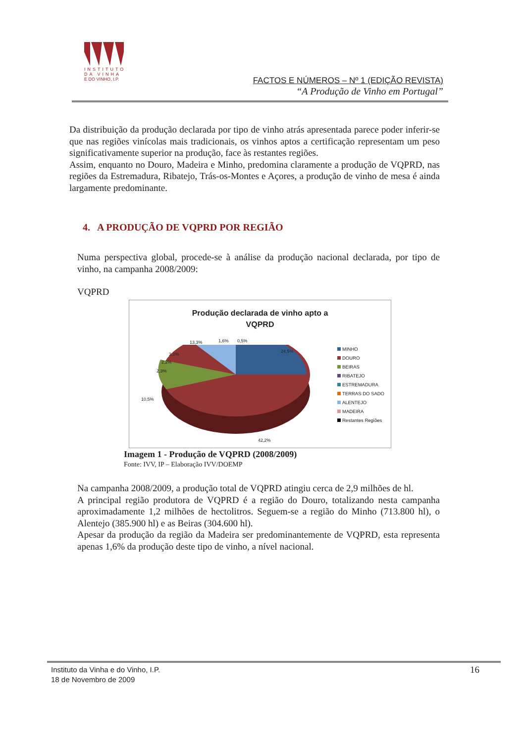INSTITUTO
DA VINHA
E DO VINHO, I.P.
FACTOS E NÚMEROS – Nº 1 (EDIÇÃO REVISTA)
“A Produção de Vinho em Portugal”
Da distribuição da produção declarada por tipo de vinho atrás apresentada parece poder inferir-se que nas regiões vinícolas mais tradicionais, os vinhos aptos a certificação representam um peso significativamente superior na produção, face às restantes regiões.
Assim, enquanto no Douro, Madeira e Minho, predomina claramente a produção de VQPRD, nas regiões da Estremadura, Ribatejo, Trás-os-Montes e Açores, a produção de vinho de mesa é ainda largamente predominante.
4. A PRODUÇÃO DE VQPRD POR REGIÃO
Numa perspectiva global, procede-se à análise da produção nacional declarada, por tipo de vinho, na campanha 2008/2009:
VQPRD
Produção declarada de vinho apto a
VQPRD
24,5%
42,2%
10,5%
2,3%
2,2%
3,1%
13,3% 1,6% 0,5%
MINHO
DOURO
BEIRAS
RIBATEJO
ESTREMADURA
TERRAS DO SADO
ALENTEJO
MADEIRA
Restantes Regiões
Imagem 1 - Produção de VQPRD (2008/2009)
Fonte: IVV, IP – Elaboração IVV/DOEMP
Na campanha 2008/2009, a produção total de VQPRD atingiu cerca de 2,9 milhões de hl.
A principal região produtora de VQPRD é a região do Douro, totalizando nesta campanha aproximadamente 1,2 milhões de hectolitros. Seguem-se a região do Minho (713.800 hl), o Alentejo (385.900 hl) e as Beiras (304.600 hl).
Apesar da produção da região da Madeira ser predominantemente de VQPRD, esta representa apenas 1,6% da produção deste tipo de vinho, a nível nacional.
16 Instituto da Vinha e do Vinho, I.P.
18 de Novembro de 2009